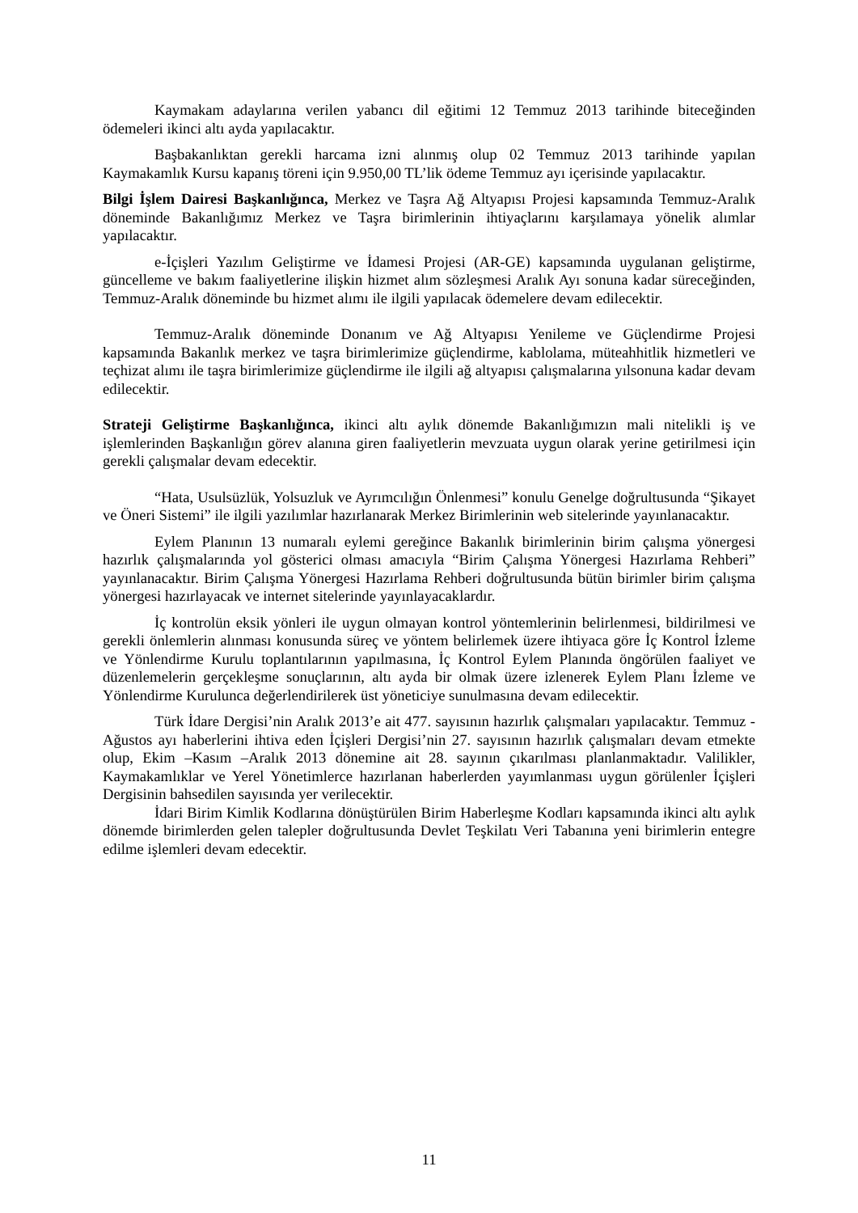Kaymakam adaylarına verilen yabancı dil eğitimi 12 Temmuz 2013 tarihinde biteceğinden ödemeleri ikinci altı ayda yapılacaktır.
Başbakanlıktan gerekli harcama izni alınmış olup 02 Temmuz 2013 tarihinde yapılan Kaymakamlık Kursu kapanış töreni için 9.950,00 TL’lik ödeme Temmuz ayı içerisinde yapılacaktır.
Bilgi İşlem Dairesi Başkanlığınca, Merkez ve Taşra Ağ Altyapısı Projesi kapsamında Temmuz-Aralık döneminde Bakanlığımız Merkez ve Taşra birimlerinin ihtiyaçlarını karşılamaya yönelik alımlar yapılacaktır.
e-İçişleri Yazılım Geliştirme ve İdamesi Projesi (AR-GE) kapsamında uygulanan geliştirme, güncelleme ve bakım faaliyetlerine ilişkin hizmet alım sözleşmesi Aralık Ayı sonuna kadar süreceğinden, Temmuz-Aralık döneminde bu hizmet alımı ile ilgili yapılacak ödemelere devam edilecektir.
Temmuz-Aralık döneminde Donanım ve Ağ Altyapısı Yenileme ve Güçlendirme Projesi kapsamında Bakanlık merkez ve taşra birimlerimize güçlendirme, kablolama, müteahhitlik hizmetleri ve teçhizat alımı ile taşra birimlerimize güçlendirme ile ilgili ağ altyapısı çalışmalarına yılsonuna kadar devam edilecektir.
Strateji Geliştirme Başkanlığınca, ikinci altı aylık dönemde Bakanlığımızın mali nitelikli iş ve işlemlerinden Başkanlığın görev alanına giren faaliyetlerin mevzuata uygun olarak yerine getirilmesi için gerekli çalışmalar devam edecektir.
“Hata, Usulsüzlük, Yolsuzluk ve Ayrımcılığın Önlenmesi” konulu Genelge doğrultusunda “Şikayet ve Öneri Sistemi” ile ilgili yazılımlar hazırlanarak Merkez Birimlerinin web sitelerinde yayınlanacaktır.
Eylem Planının 13 numaralı eylemi gereğince Bakanlık birimlerinin birim çalışma yönergesi hazırlık çalışmalarında yol gösterici olması amacıyla “Birim Çalışma Yönergesi Hazırlama Rehberi” yayınlanacaktır. Birim Çalışma Yönergesi Hazırlama Rehberi doğrultusunda bütün birimler birim çalışma yönergesi hazırlayacak ve internet sitelerinde yayınlayacaklardır.
İç kontrolün eksik yönleri ile uygun olmayan kontrol yöntemlerinin belirlenmesi, bildirilmesi ve gerekli önlemlerin alınması konusunda süreç ve yöntem belirlemek üzere ihtiyaca göre İç Kontrol İzleme ve Yönlendirme Kurulu toplantılarının yapılmasına, İç Kontrol Eylem Planında öngörülen faaliyet ve düzenlemelerin gerçekleşme sonuçlarının, altı ayda bir olmak üzere izlenerek Eylem Planı İzleme ve Yönlendirme Kurulunca değerlendirilerek üst yöneticiye sunulmasına devam edilecektir.
Türk İdare Dergisi’nin Aralık 2013’e ait 477. sayısının hazırlık çalışmaları yapılacaktır. Temmuz - Ağustos ayı haberlerini ihtiva eden İçişleri Dergisi’nin 27. sayısının hazırlık çalışmaları devam etmekte olup, Ekim –Kasım –Aralık 2013 dönemine ait 28. sayının çıkarılması planlanmaktadır. Valilikler, Kaymakamlıklar ve Yerel Yönetimlerce hazırlanan haberlerden yayımlanması uygun görülenler İçişleri Dergisinin bahsedilen sayısında yer verilecektir.
İdari Birim Kimlik Kodlarına dönüştürülen Birim Haberleşme Kodları kapsamında ikinci altı aylık dönemde birimlerden gelen talepler doğrultusunda Devlet Teşkilatı Veri Tabanına yeni birimlerin entegre edilme işlemleri devam edecektir.
11